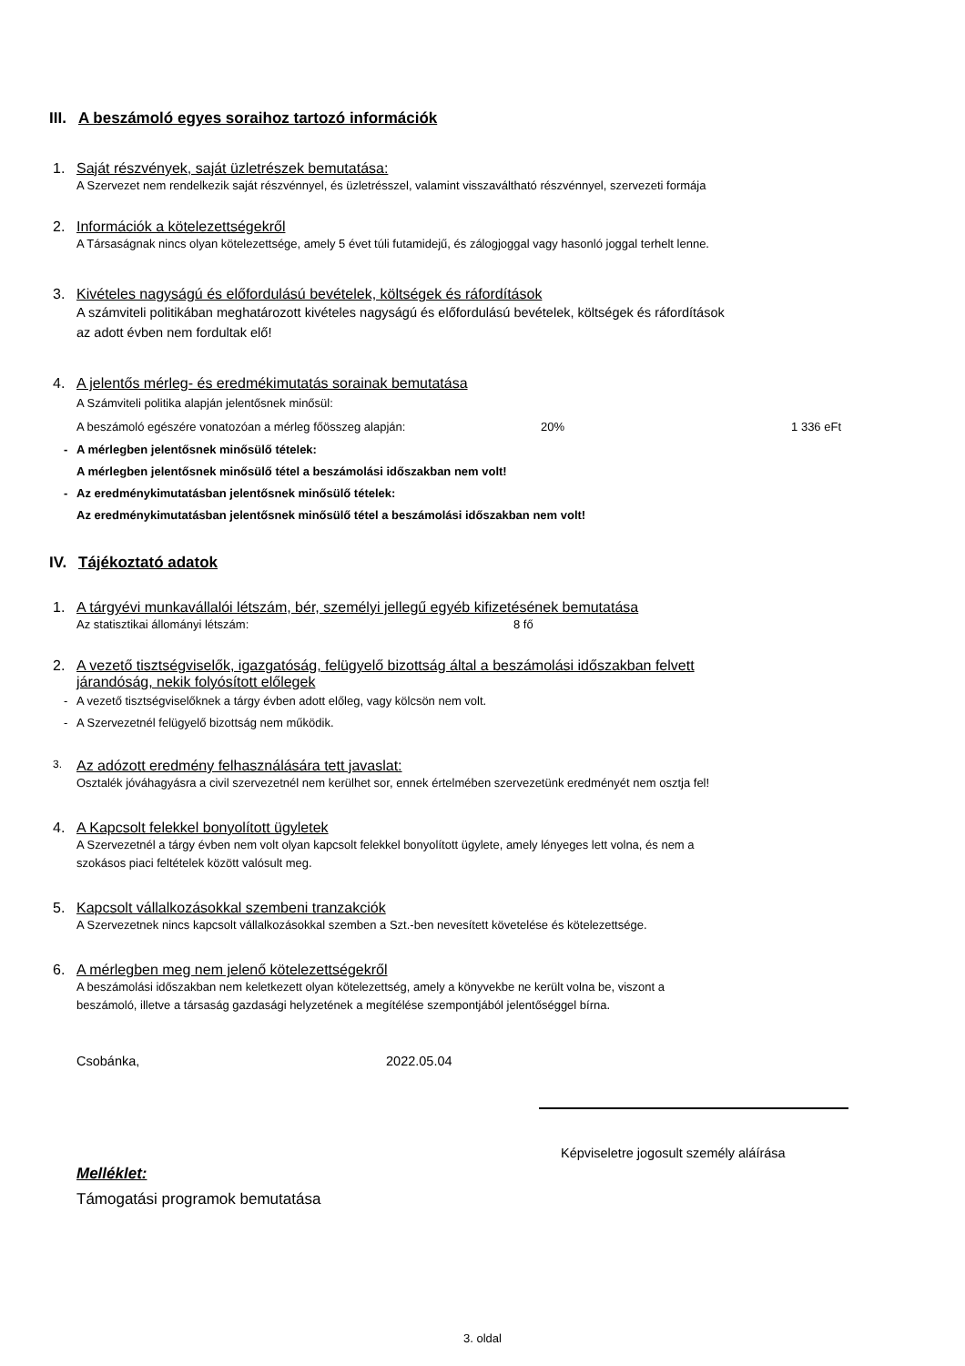III. A beszámoló egyes soraihoz tartozó információk
1. Saját részvények, saját üzletrészek bemutatása:
A Szervezet nem rendelkezik saját részvénnyel, és üzletrésszel, valamint visszaváltható részvénnyel, szervezeti formája
2. Információk a kötelezettségekről
A Társaságnak nincs olyan kötelezettsége, amely 5 évet túli futamidejű, és zálogjoggal vagy hasonló joggal terhelt lenne.
3. Kivételes nagyságú és előfordulású bevételek, költségek és ráfordítások
A számviteli politikában meghatározott kivételes nagyságú és előfordulású bevételek, költségek és ráfordítások
az adott évben nem fordultak elő!
4. A jelentős mérleg- és eredmékimutatás sorainak bemutatása
A Számviteli politika alapján jelentősnek minősül:
A beszámoló egészére vonatozóan a mérleg főösszeg alapján: 20% 1 336 eFt
- A mérlegben jelentősnek minősülő tételek:
A mérlegben jelentősnek minősülő tétel a beszámolási időszakban nem volt!
- Az eredménykimutatásban jelentősnek minősülő tételek:
Az eredménykimutatásban jelentősnek minősülő tétel a beszámolási időszakban nem volt!
IV. Tájékoztató adatok
1. A tárgyévi munkavállalói létszám, bér, személyi jellegű egyéb kifizetésének bemutatása
Az statisztikai állományi létszám: 8 fő
2. A vezető tisztségviselők, igazgatóság, felügyelő bizottság által a beszámolási időszakban felvett
járandóság, nekik folyósított előlegek
- A vezető tisztségviselőknek a tárgy évben adott előleg, vagy kölcsön nem volt.
- A Szervezetnél felügyelő bizottság nem működik.
3. Az adózott eredmény felhasználására tett javaslat:
Osztalék jóváhagyásra a civil szervezetnél nem kerülhet sor, ennek értelmében szervezetünk eredményét nem osztja fel!
4. A Kapcsolt felekkel bonyolított ügyletek
A Szervezetnél a tárgy évben nem volt olyan kapcsolt felekkel bonyolított ügylete, amely lényeges lett volna, és nem a
szokásos piaci feltételek között valósult meg.
5. Kapcsolt vállalkozásokkal szembeni tranzakciók
A Szervezetnek nincs kapcsolt vállalkozásokkal szemben a Szt.-ben nevesített követelése és kötelezettsége.
6. A mérlegben meg nem jelenő kötelezettségekről
A beszámolási időszakban nem keletkezett olyan kötelezettség, amely a könyvekbe ne került volna be, viszont a
beszámoló, illetve a társaság gazdasági helyzetének a megítélése szempontjából jelentőséggel bírna.
Csobánka, 2022.05.04
Képviseletre jogosult személy aláírása
Melléklet:
Támogatási programok bemutatása
3. oldal